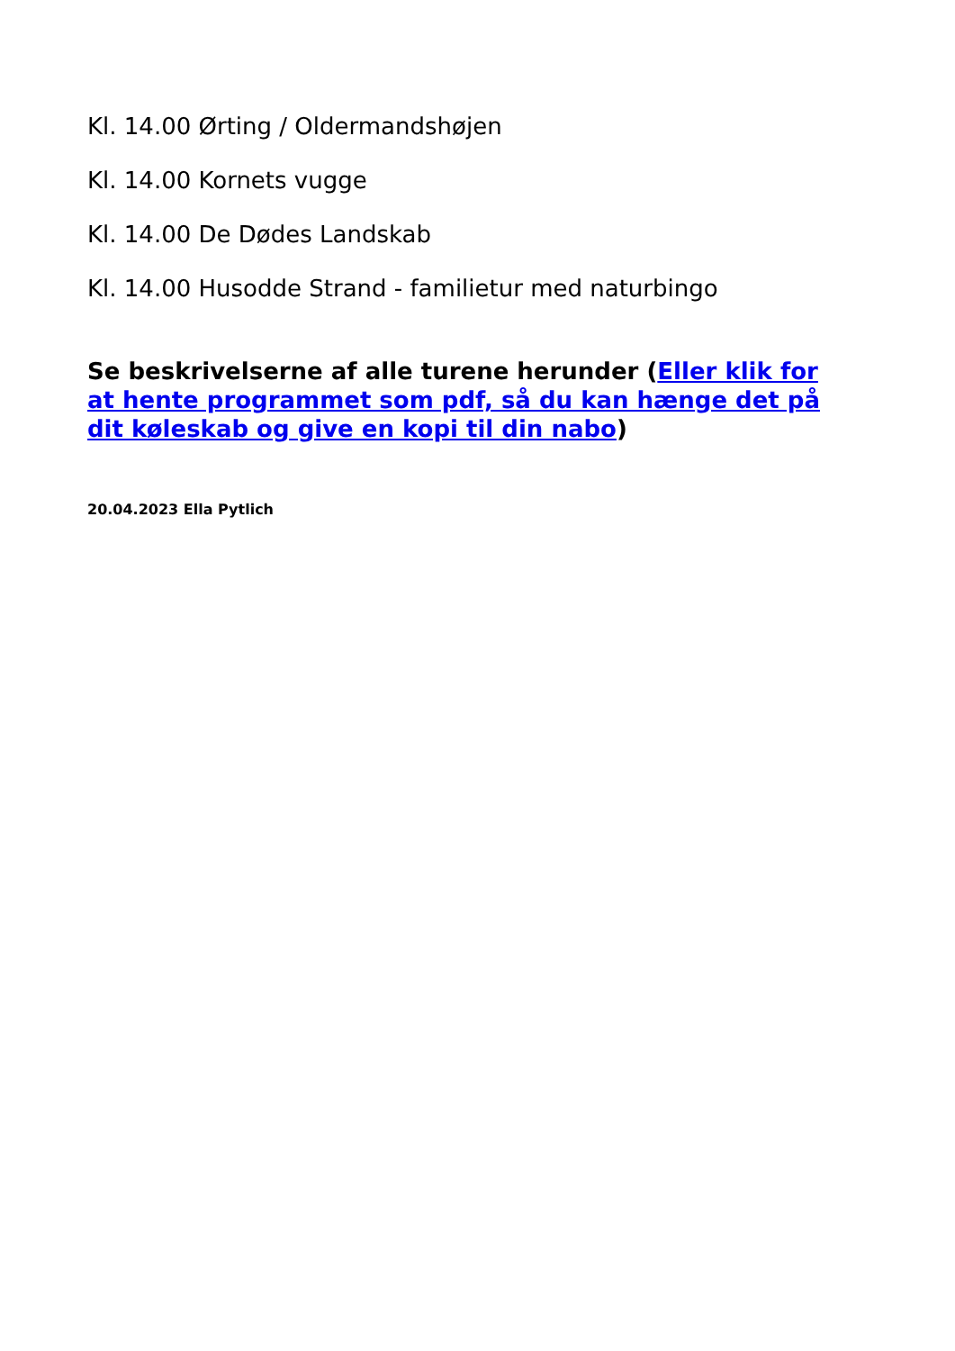Kl. 14.00 Ørting / Oldermandshøjen
Kl. 14.00 Kornets vugge
Kl. 14.00 De Dødes Landskab
Kl. 14.00 Husodde Strand - familietur med naturbingo
Se beskrivelserne af alle turene herunder (Eller klik for at hente programmet som pdf, så du kan hænge det på dit køleskab og give en kopi til din nabo)
20.04.2023 Ella Pytlich